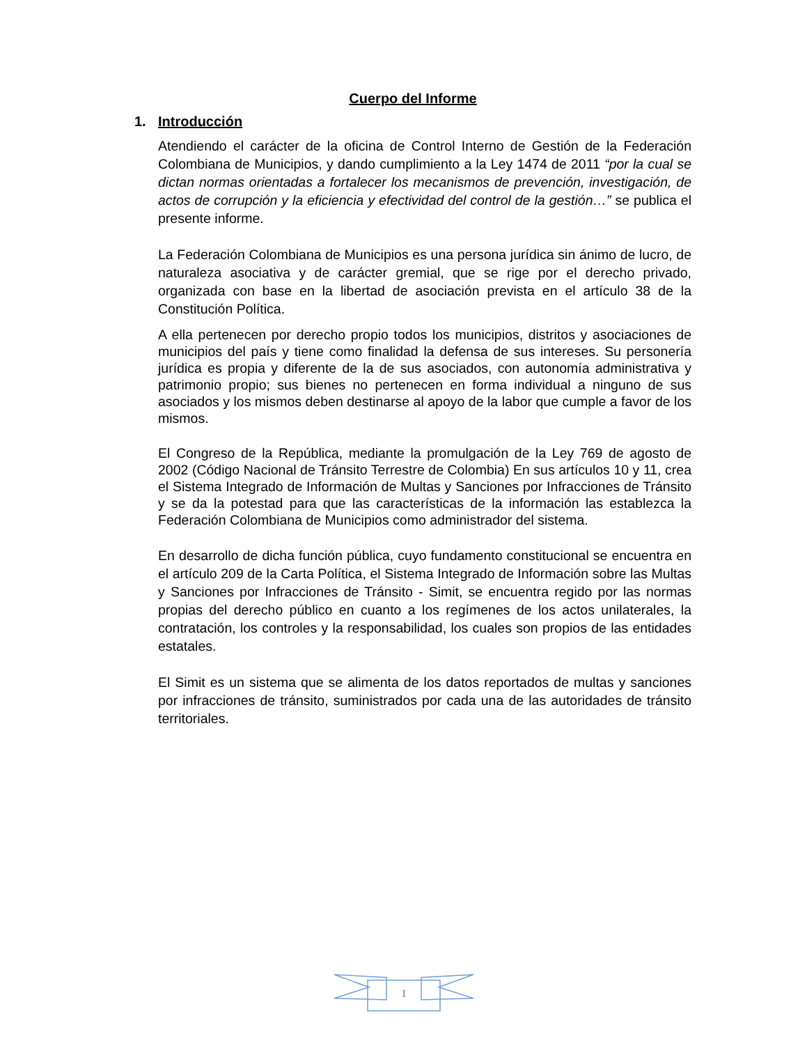Cuerpo del Informe
1. Introducción
Atendiendo el carácter de la oficina de Control Interno de Gestión de la Federación Colombiana de Municipios, y dando cumplimiento a la Ley 1474 de 2011 “por la cual se dictan normas orientadas a fortalecer los mecanismos de prevención, investigación, de actos de corrupción y la eficiencia y efectividad del control de la gestión…” se publica el presente informe.
La Federación Colombiana de Municipios es una persona jurídica sin ánimo de lucro, de naturaleza asociativa y de carácter gremial, que se rige por el derecho privado, organizada con base en la libertad de asociación prevista en el artículo 38 de la Constitución Política.
A ella pertenecen por derecho propio todos los municipios, distritos y asociaciones de municipios del país y tiene como finalidad la defensa de sus intereses. Su personería jurídica es propia y diferente de la de sus asociados, con autonomía administrativa y patrimonio propio; sus bienes no pertenecen en forma individual a ninguno de sus asociados y los mismos deben destinarse al apoyo de la labor que cumple a favor de los mismos.
El Congreso de la República, mediante la promulgación de la Ley 769 de agosto de 2002 (Código Nacional de Tránsito Terrestre de Colombia) En sus artículos 10 y 11, crea el Sistema Integrado de Información de Multas y Sanciones por Infracciones de Tránsito y se da la potestad para que las características de la información las establezca la Federación Colombiana de Municipios como administrador del sistema.
En desarrollo de dicha función pública, cuyo fundamento constitucional se encuentra en el artículo 209 de la Carta Política, el Sistema Integrado de Información sobre las Multas y Sanciones por Infracciones de Tránsito - Simit, se encuentra regido por las normas propias del derecho público en cuanto a los regímenes de los actos unilaterales, la contratación, los controles y la responsabilidad, los cuales son propios de las entidades estatales.
El Simit es un sistema que se alimenta de los datos reportados de multas y sanciones por infracciones de tránsito, suministrados por cada una de las autoridades de tránsito territoriales.
1